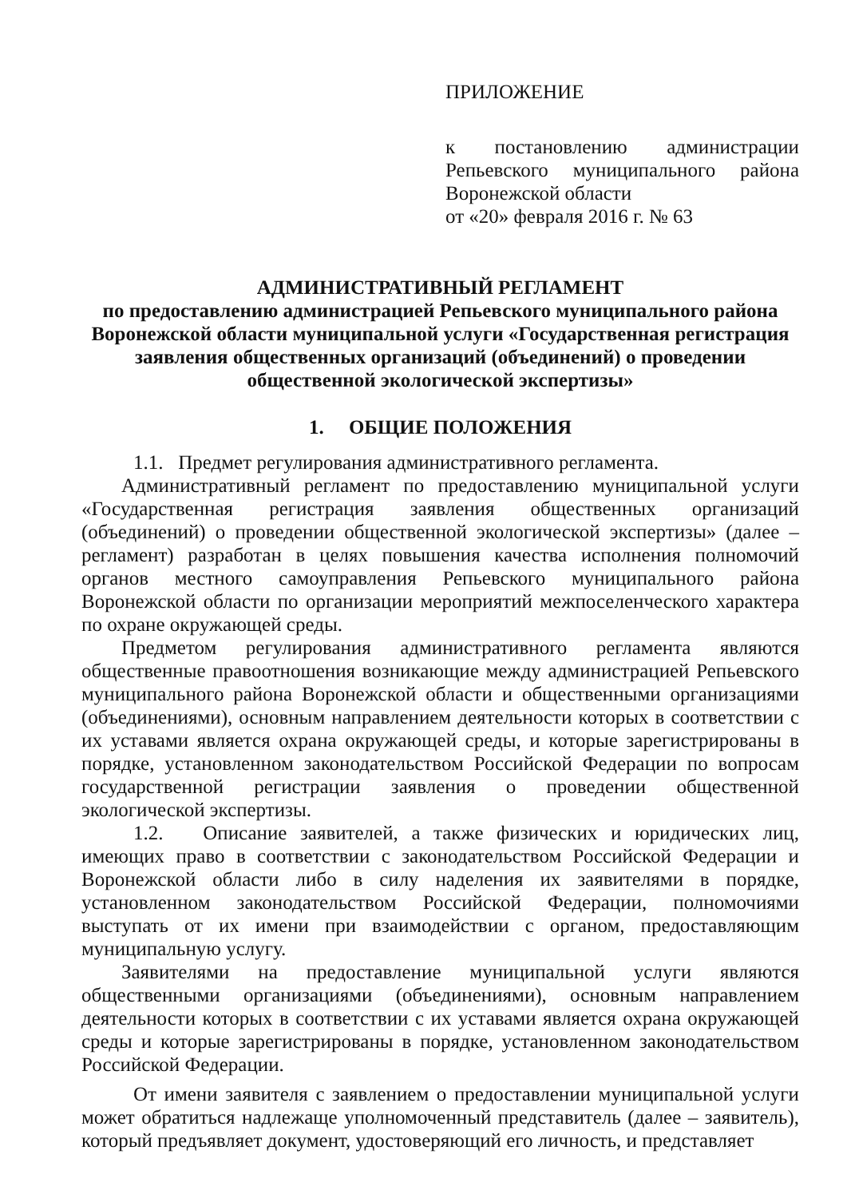ПРИЛОЖЕНИЕ
к постановлению администрации Репьевского муниципального района Воронежской области
от «20» февраля 2016 г. № 63
АДМИНИСТРАТИВНЫЙ РЕГЛАМЕНТ
по предоставлению администрацией Репьевского муниципального района Воронежской области муниципальной услуги «Государственная регистрация заявления общественных организаций (объединений) о проведении общественной экологической экспертизы»
1. ОБЩИЕ ПОЛОЖЕНИЯ
1.1. Предмет регулирования административного регламента.
Административный регламент по предоставлению муниципальной услуги «Государственная регистрация заявления общественных организаций (объединений) о проведении общественной экологической экспертизы» (далее – регламент) разработан в целях повышения качества исполнения полномочий органов местного самоуправления Репьевского муниципального района Воронежской области по организации мероприятий межпоселенческого характера по охране окружающей среды.
Предметом регулирования административного регламента являются общественные правоотношения возникающие между администрацией Репьевского муниципального района Воронежской области и общественными организациями (объединениями), основным направлением деятельности которых в соответствии с их уставами является охрана окружающей среды, и которые зарегистрированы в порядке, установленном законодательством Российской Федерации по вопросам государственной регистрации заявления о проведении общественной экологической экспертизы.
1.2. Описание заявителей, а также физических и юридических лиц, имеющих право в соответствии с законодательством Российской Федерации и Воронежской области либо в силу наделения их заявителями в порядке, установленном законодательством Российской Федерации, полномочиями выступать от их имени при взаимодействии с органом, предоставляющим муниципальную услугу.
Заявителями на предоставление муниципальной услуги являются общественными организациями (объединениями), основным направлением деятельности которых в соответствии с их уставами является охрана окружающей среды и которые зарегистрированы в порядке, установленном законодательством Российской Федерации.
От имени заявителя с заявлением о предоставлении муниципальной услуги может обратиться надлежаще уполномоченный представитель (далее – заявитель), который предъявляет документ, удостоверяющий его личность, и представляет